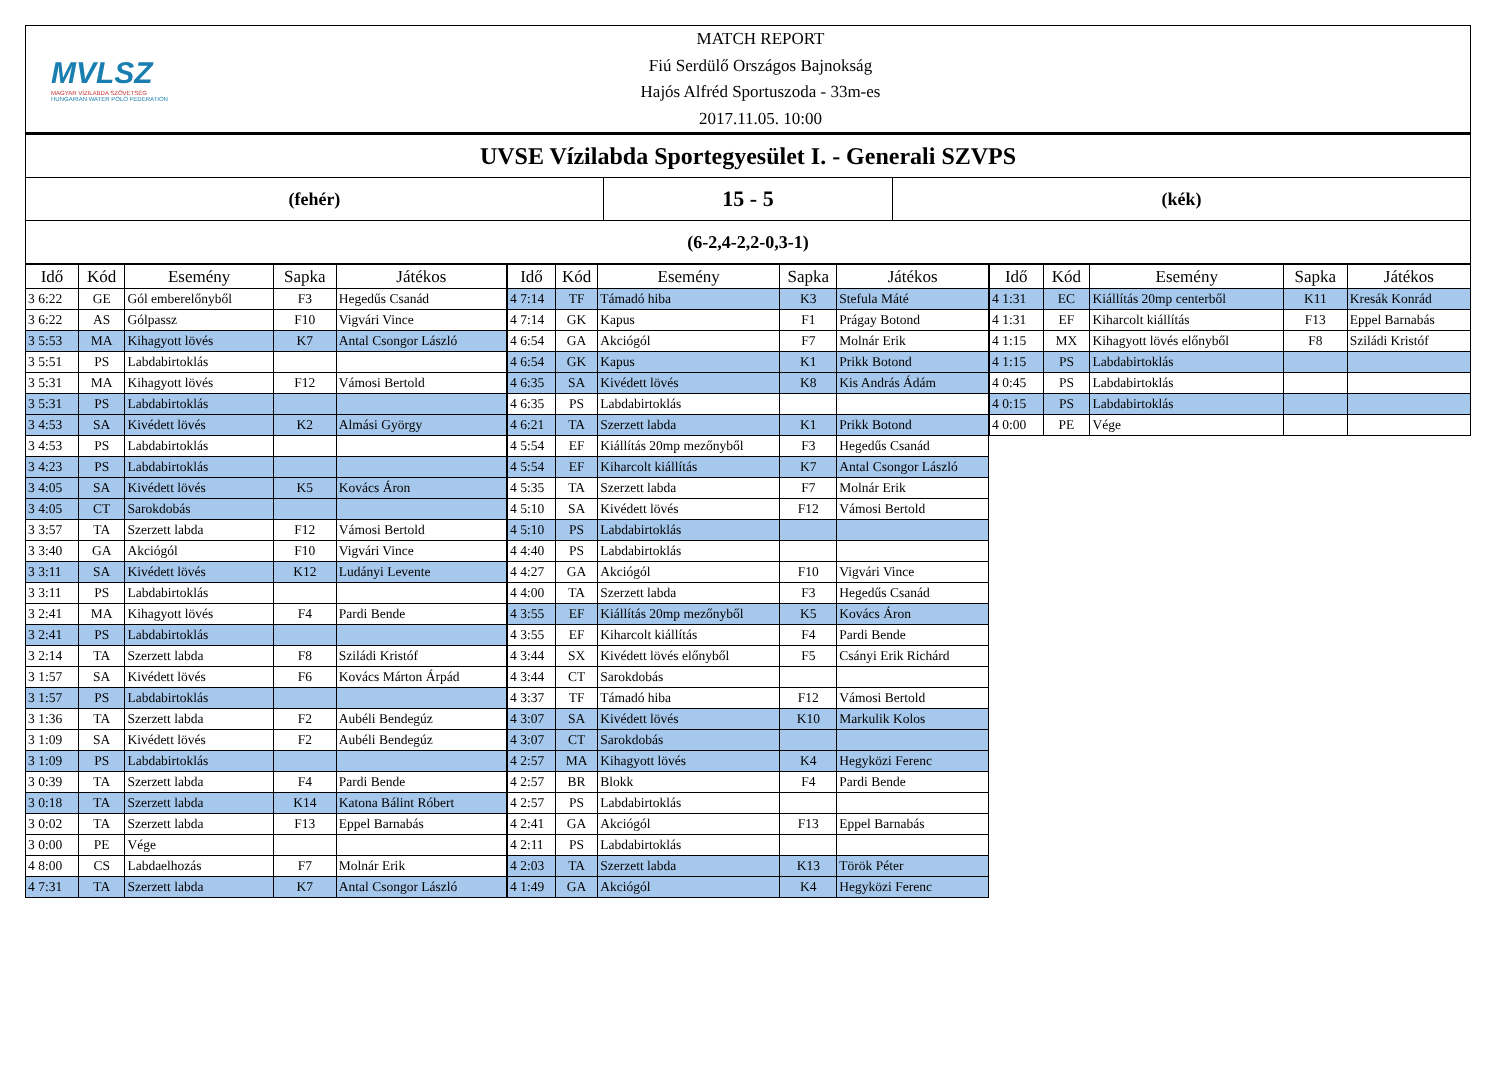MVLSZ
MAGYAR VÍZILABDA SZÖVETSÉG
HUNGARIAN WATER POLO FEDERATION
MATCH REPORT
Fiú Serdülő Országos Bajnokság
Hajós Alfréd Sportuszoda - 33m-es
2017.11.05. 10:00
UVSE Vízilabda Sportegyesület I. - Generali SZVPS
(fehér)
15 - 5
(kék)
(6-2,4-2,2-0,3-1)
| Idő | Kód | Esemény | Sapka | Játékos |
| --- | --- | --- | --- | --- |
| 3 6:22 | GE | Gól emberelőnyből | F3 | Hegedűs Csanád |
| 3 6:22 | AS | Gólpassz | F10 | Vigvári Vince |
| 3 5:53 | MA | Kihagyott lövés | K7 | Antal Csongor László |
| 3 5:51 | PS | Labdabirtoklás | | |
| 3 5:31 | MA | Kihagyott lövés | F12 | Vámosi Bertold |
| 3 5:31 | PS | Labdabirtoklás | | |
| 3 4:53 | SA | Kivédett lövés | K2 | Almási György |
| 3 4:53 | PS | Labdabirtoklás | | |
| 3 4:23 | PS | Labdabirtoklás | | |
| 3 4:05 | SA | Kivédett lövés | K5 | Kovács Áron |
| 3 4:05 | CT | Sarokdobás | | |
| 3 3:57 | TA | Szerzett labda | F12 | Vámosi Bertold |
| 3 3:40 | GA | Akciógól | F10 | Vigvári Vince |
| 3 3:11 | SA | Kivédett lövés | K12 | Ludányi Levente |
| 3 3:11 | PS | Labdabirtoklás | | |
| 3 2:41 | MA | Kihagyott lövés | F4 | Pardi Bende |
| 3 2:41 | PS | Labdabirtoklás | | |
| 3 2:14 | TA | Szerzett labda | F8 | Sziládi Kristóf |
| 3 1:57 | SA | Kivédett lövés | F6 | Kovács Márton Árpád |
| 3 1:57 | PS | Labdabirtoklás | | |
| 3 1:36 | TA | Szerzett labda | F2 | Aubéli Bendegúz |
| 3 1:09 | SA | Kivédett lövés | F2 | Aubéli Bendegúz |
| 3 1:09 | PS | Labdabirtoklás | | |
| 3 0:39 | TA | Szerzett labda | F4 | Pardi Bende |
| 3 0:18 | TA | Szerzett labda | K14 | Katona Bálint Róbert |
| 3 0:02 | TA | Szerzett labda | F13 | Eppel Barnabás |
| 3 0:00 | PE | Vége | | |
| 4 8:00 | CS | Labdaelhozás | F7 | Molnár Erik |
| 4 7:31 | TA | Szerzett labda | K7 | Antal Csongor László |
| Idő | Kód | Esemény | Sapka | Játékos |
| --- | --- | --- | --- | --- |
| 4 7:14 | TF | Támadó hiba | K3 | Stefula Máté |
| 4 7:14 | GK | Kapus | F1 | Prágay Botond |
| 4 6:54 | GA | Akciógól | F7 | Molnár Erik |
| 4 6:54 | GK | Kapus | K1 | Prikk Botond |
| 4 6:35 | SA | Kivédett lövés | K8 | Kis András Ádám |
| 4 6:35 | PS | Labdabirtoklás | | |
| 4 6:21 | TA | Szerzett labda | K1 | Prikk Botond |
| 4 5:54 | EF | Kiállítás 20mp mezőnyből | F3 | Hegedűs Csanád |
| 4 5:54 | EF | Kiharcolt kiállítás | K7 | Antal Csongor László |
| 4 5:35 | TA | Szerzett labda | F7 | Molnár Erik |
| 4 5:10 | SA | Kivédett lövés | F12 | Vámosi Bertold |
| 4 5:10 | PS | Labdabirtoklás | | |
| 4 4:40 | PS | Labdabirtoklás | | |
| 4 4:27 | GA | Akciógól | F10 | Vigvári Vince |
| 4 4:00 | TA | Szerzett labda | F3 | Hegedűs Csanád |
| 4 3:55 | EF | Kiállítás 20mp mezőnyből | K5 | Kovács Áron |
| 4 3:55 | EF | Kiharcolt kiállítás | F4 | Pardi Bende |
| 4 3:44 | SX | Kivédett lövés előnyből | F5 | Csányi Erik Richárd |
| 4 3:44 | CT | Sarokdobás | | |
| 4 3:37 | TF | Támadó hiba | F12 | Vámosi Bertold |
| 4 3:07 | SA | Kivédett lövés | K10 | Markulik Kolos |
| 4 3:07 | CT | Sarokdobás | | |
| 4 2:57 | MA | Kihagyott lövés | K4 | Hegyközi Ferenc |
| 4 2:57 | BR | Blokk | F4 | Pardi Bende |
| 4 2:57 | PS | Labdabirtoklás | | |
| 4 2:41 | GA | Akciógól | F13 | Eppel Barnabás |
| 4 2:11 | PS | Labdabirtoklás | | |
| 4 2:03 | TA | Szerzett labda | K13 | Török Péter |
| 4 1:49 | GA | Akciógól | K4 | Hegyközi Ferenc |
| Idő | Kód | Esemény | Sapka | Játékos |
| --- | --- | --- | --- | --- |
| 4 1:31 | EC | Kiállítás 20mp centerből | K11 | Kresák Konrád |
| 4 1:31 | EF | Kiharcolt kiállítás | F13 | Eppel Barnabás |
| 4 1:15 | MX | Kihagyott lövés előnyből | F8 | Sziládi Kristóf |
| 4 1:15 | PS | Labdabirtoklás | | |
| 4 0:45 | PS | Labdabirtoklás | | |
| 4 0:15 | PS | Labdabirtoklás | | |
| 4 0:00 | PE | Vége | | |